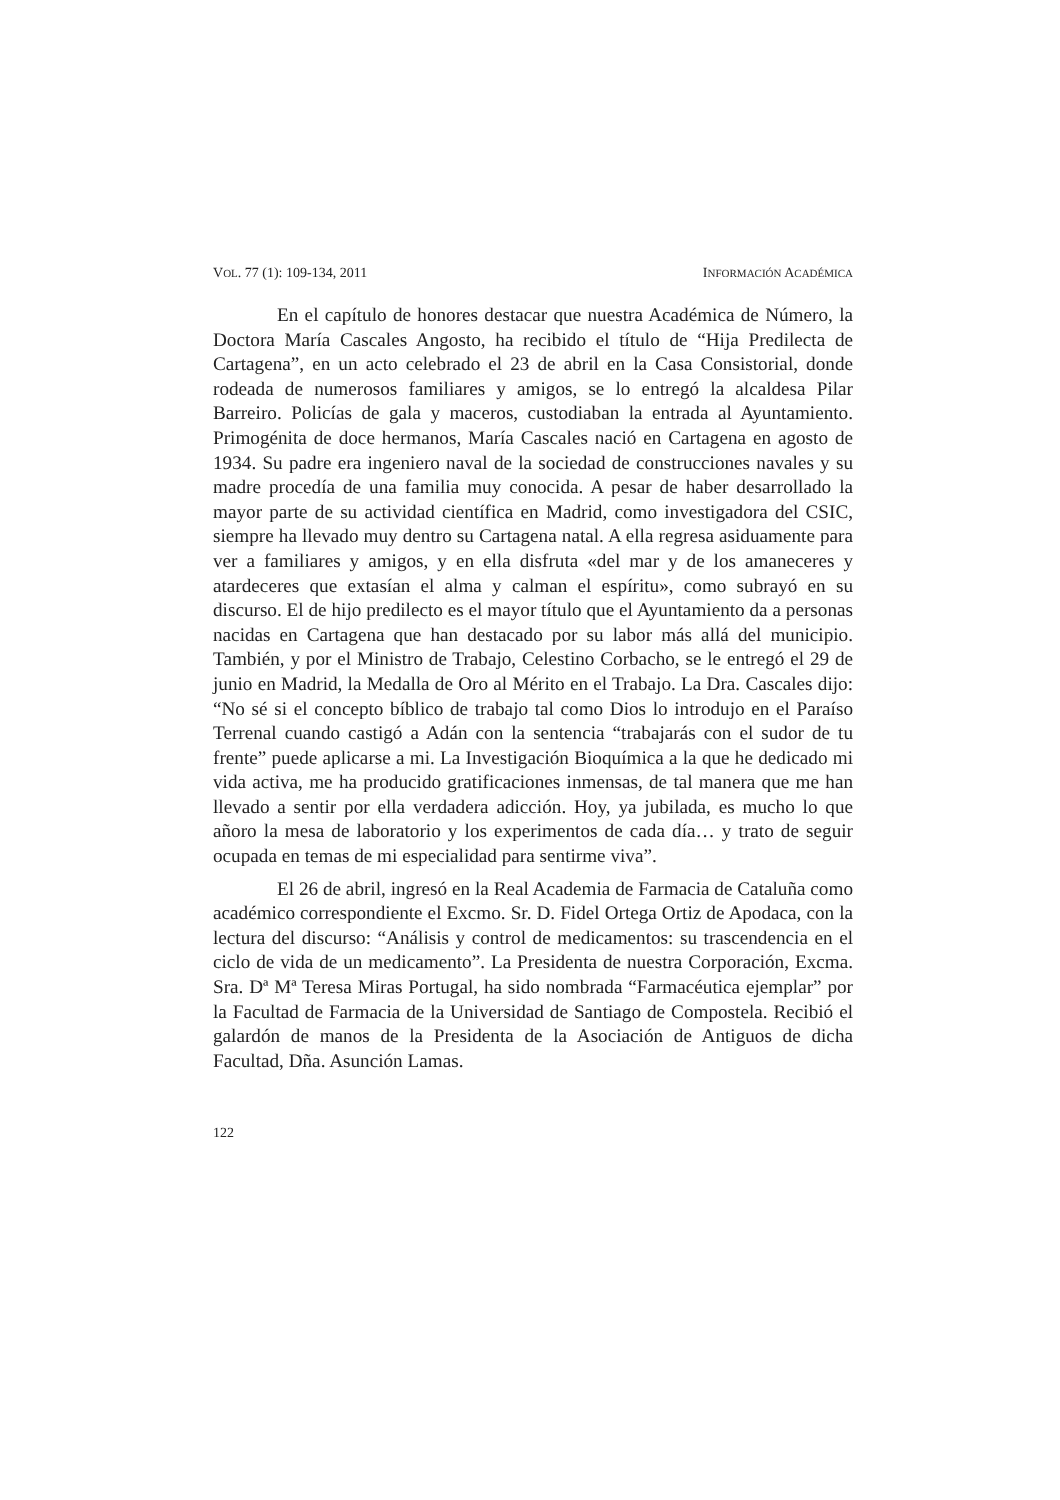VOL. 77 (1): 109-134, 2011 INFORMACIÓN ACADÉMICA
En el capítulo de honores destacar que nuestra Académica de Número, la Doctora María Cascales Angosto, ha recibido el título de “Hija Predilecta de Cartagena”, en un acto celebrado el 23 de abril en la Casa Consistorial, donde rodeada de numerosos familiares y amigos, se lo entregó la alcaldesa Pilar Barreiro. Policías de gala y maceros, custodiaban la entrada al Ayuntamiento. Primogénita de doce hermanos, María Cascales nació en Cartagena en agosto de 1934. Su padre era ingeniero naval de la sociedad de construcciones navales y su madre procedía de una familia muy conocida. A pesar de haber desarrollado la mayor parte de su actividad científica en Madrid, como investigadora del CSIC, siempre ha llevado muy dentro su Cartagena natal. A ella regresa asiduamente para ver a familiares y amigos, y en ella disfruta «del mar y de los amaneceres y atardeceres que extasían el alma y calman el espíritu», como subrayó en su discurso. El de hijo predilecto es el mayor título que el Ayuntamiento da a personas nacidas en Cartagena que han destacado por su labor más allá del municipio. También, y por el Ministro de Trabajo, Celestino Corbacho, se le entregó el 29 de junio en Madrid, la Medalla de Oro al Mérito en el Trabajo. La Dra. Cascales dijo: “No sé si el concepto bíblico de trabajo tal como Dios lo introdujo en el Paraíso Terrenal cuando castigó a Adán con la sentencia “trabajarás con el sudor de tu frente” puede aplicarse a mi. La Investigación Bioquímica a la que he dedicado mi vida activa, me ha producido gratificaciones inmensas, de tal manera que me han llevado a sentir por ella verdadera adicción. Hoy, ya jubilada, es mucho lo que añoro la mesa de laboratorio y los experimentos de cada día… y trato de seguir ocupada en temas de mi especialidad para sentirme viva”.
El 26 de abril, ingresó en la Real Academia de Farmacia de Cataluña como académico correspondiente el Excmo. Sr. D. Fidel Ortega Ortiz de Apodaca, con la lectura del discurso: “Análisis y control de medicamentos: su trascendencia en el ciclo de vida de un medicamento”. La Presidenta de nuestra Corporación, Excma. Sra. Dª Mª Teresa Miras Portugal, ha sido nombrada “Farmacéutica ejemplar” por la Facultad de Farmacia de la Universidad de Santiago de Compostela. Recibió el galardón de manos de la Presidenta de la Asociación de Antiguos de dicha Facultad, Dña. Asunción Lamas.
122